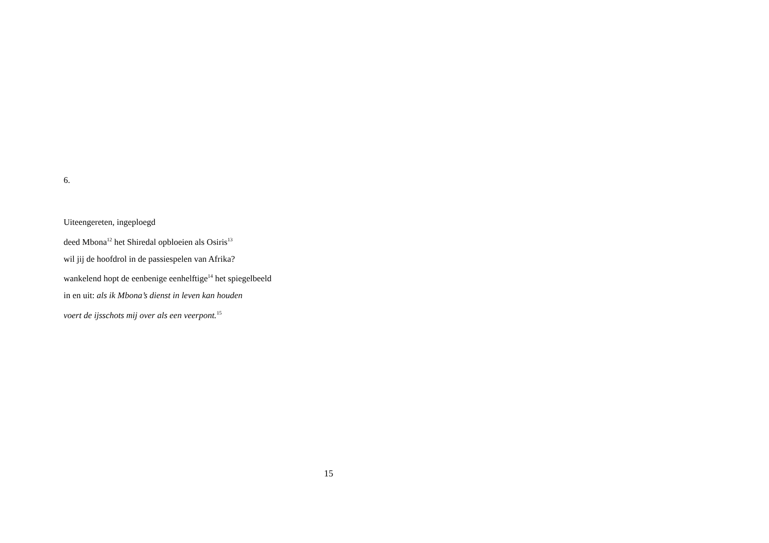6.
Uiteengereten, ingeploegd
deed Mbona<sup>12</sup> het Shiredal opbloeien als Osiris<sup>13</sup>
wil jij de hoofdrol in de passiespelen van Afrika?
wankelend hopt de eenbenige eenhelftige<sup>14</sup> het spiegelbeeld
in en uit: als ik Mbona’s dienst in leven kan houden
voert de ijsschots mij over als een veerpont.<sup>15</sup>
15